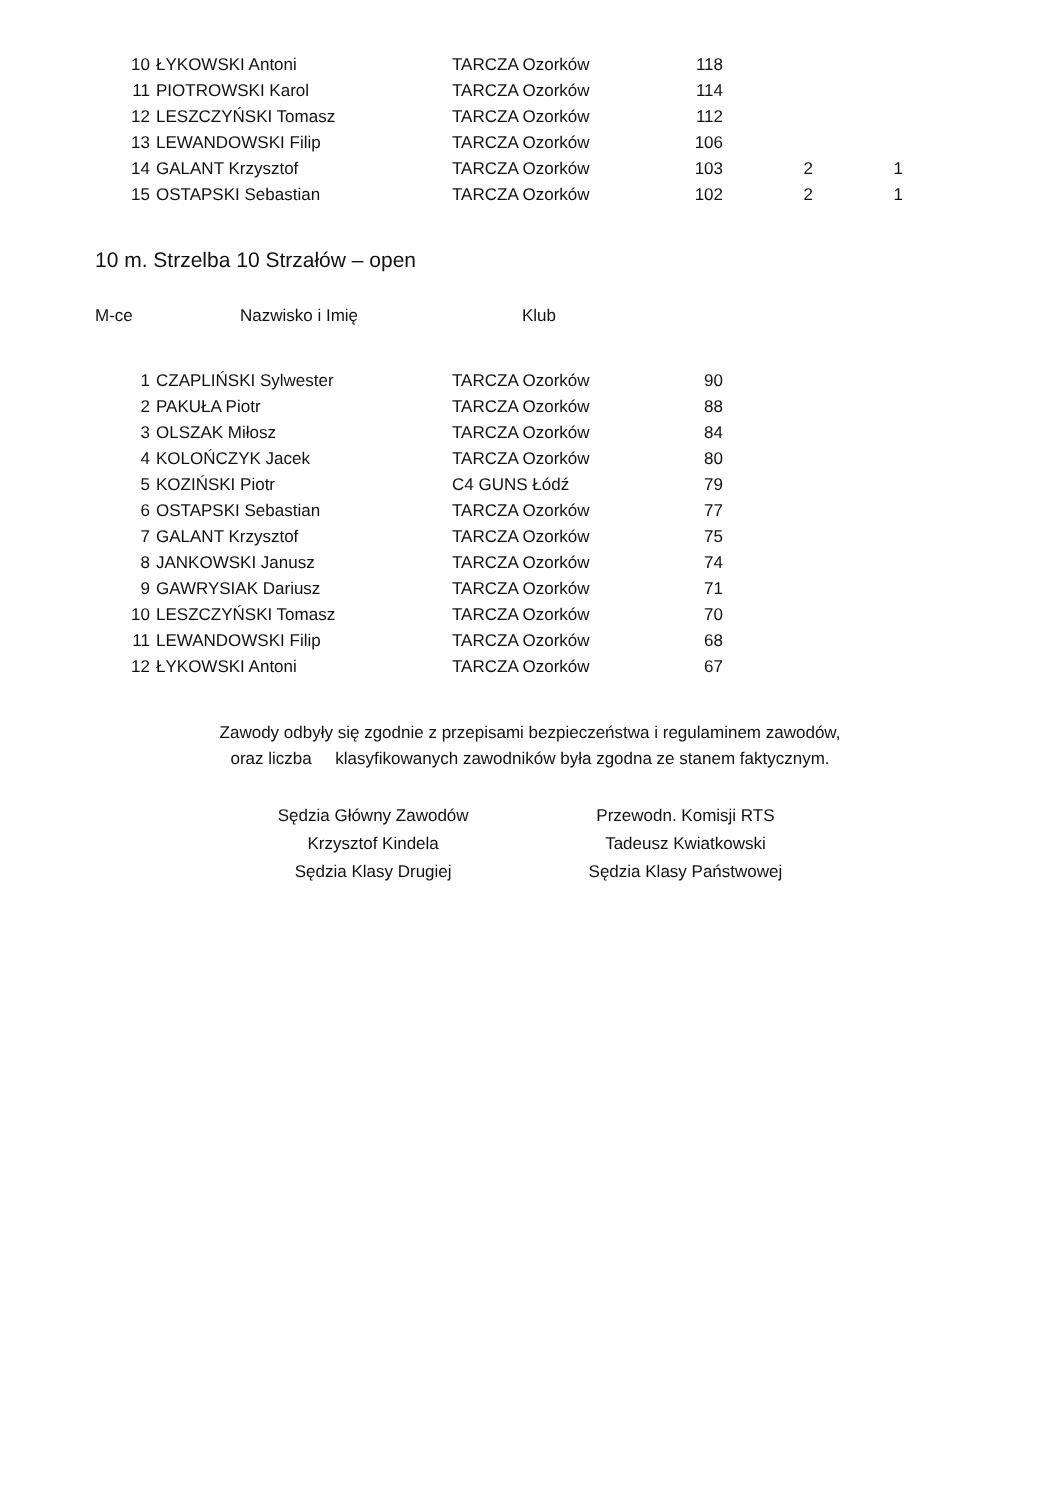| 10 | ŁYKOWSKI Antoni | TARCZA Ozorków | 118 | | |
| 11 | PIOTROWSKI Karol | TARCZA Ozorków | 114 | | |
| 12 | LESZCZYŃSKI Tomasz | TARCZA Ozorków | 112 | | |
| 13 | LEWANDOWSKI Filip | TARCZA Ozorków | 106 | | |
| 14 | GALANT Krzysztof | TARCZA Ozorków | 103 | 2 | 1 |
| 15 | OSTAPSKI Sebastian | TARCZA Ozorków | 102 | 2 | 1 |
10 m. Strzelba 10 Strzałów – open
M-ce Nazwisko i Imię Klub
| 1 | CZAPLIŃSKI Sylwester | TARCZA Ozorków | 90 |
| 2 | PAKUŁA Piotr | TARCZA Ozorków | 88 |
| 3 | OLSZAK Miłosz | TARCZA Ozorków | 84 |
| 4 | KOLOŃCZYK Jacek | TARCZA Ozorków | 80 |
| 5 | KOZIŃSKI Piotr | C4 GUNS Łódź | 79 |
| 6 | OSTAPSKI Sebastian | TARCZA Ozorków | 77 |
| 7 | GALANT Krzysztof | TARCZA Ozorków | 75 |
| 8 | JANKOWSKI Janusz | TARCZA Ozorków | 74 |
| 9 | GAWRYSIAK Dariusz | TARCZA Ozorków | 71 |
| 10 | LESZCZYŃSKI Tomasz | TARCZA Ozorków | 70 |
| 11 | LEWANDOWSKI Filip | TARCZA Ozorków | 68 |
| 12 | ŁYKOWSKI Antoni | TARCZA Ozorków | 67 |
Zawody odbyły się zgodnie z przepisami bezpieczeństwa i regulaminem zawodów,
oraz liczba klasyfikowanych zawodników była zgodna ze stanem faktycznym.
Sędzia Główny Zawodów
Krzysztof Kindela
Sędzia Klasy Drugiej
Przewodn. Komisji RTS
Tadeusz Kwiatkowski
Sędzia Klasy Państwowej